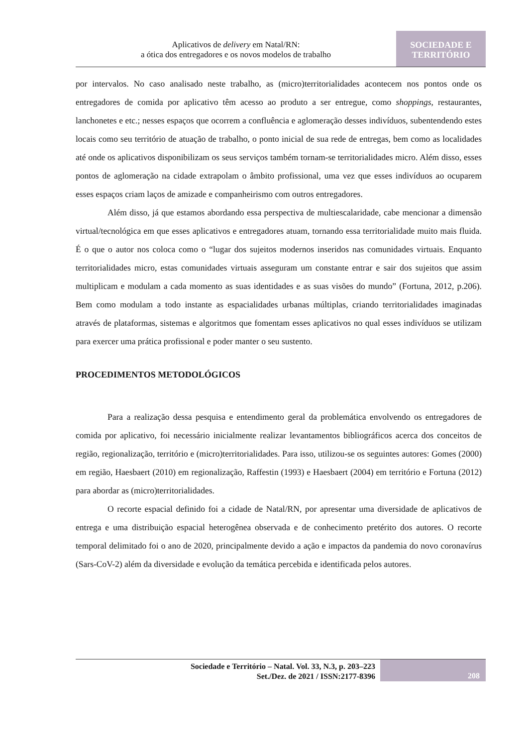Aplicativos de delivery em Natal/RN:
a ótica dos entregadores e os novos modelos de trabalho
SOCIEDADE E
TERRITÓRIO
por intervalos. No caso analisado neste trabalho, as (micro)territorialidades acontecem nos pontos onde os entregadores de comida por aplicativo têm acesso ao produto a ser entregue, como shoppings, restaurantes, lanchonetes e etc.; nesses espaços que ocorrem a confluência e aglomeração desses indivíduos, subentendendo estes locais como seu território de atuação de trabalho, o ponto inicial de sua rede de entregas, bem como as localidades até onde os aplicativos disponibilizam os seus serviços também tornam-se territorialidades micro. Além disso, esses pontos de aglomeração na cidade extrapolam o âmbito profissional, uma vez que esses indivíduos ao ocuparem esses espaços criam laços de amizade e companheirismo com outros entregadores.
Além disso, já que estamos abordando essa perspectiva de multiescalaridade, cabe mencionar a dimensão virtual/tecnológica em que esses aplicativos e entregadores atuam, tornando essa territorialidade muito mais fluida. É o que o autor nos coloca como o “lugar dos sujeitos modernos inseridos nas comunidades virtuais. Enquanto territorialidades micro, estas comunidades virtuais asseguram um constante entrar e sair dos sujeitos que assim multiplicam e modulam a cada momento as suas identidades e as suas visões do mundo” (Fortuna, 2012, p.206). Bem como modulam a todo instante as espacialidades urbanas múltiplas, criando territorialidades imaginadas através de plataformas, sistemas e algoritmos que fomentam esses aplicativos no qual esses indivíduos se utilizam para exercer uma prática profissional e poder manter o seu sustento.
PROCEDIMENTOS METODOLÓGICOS
Para a realização dessa pesquisa e entendimento geral da problemática envolvendo os entregadores de comida por aplicativo, foi necessário inicialmente realizar levantamentos bibliográficos acerca dos conceitos de região, regionalização, território e (micro)territorialidades. Para isso, utilizou-se os seguintes autores: Gomes (2000) em região, Haesbaert (2010) em regionalização, Raffestin (1993) e Haesbaert (2004) em território e Fortuna (2012) para abordar as (micro)territorialidades.
O recorte espacial definido foi a cidade de Natal/RN, por apresentar uma diversidade de aplicativos de entrega e uma distribuição espacial heterogênea observada e de conhecimento pretérito dos autores. O recorte temporal delimitado foi o ano de 2020, principalmente devido a ação e impactos da pandemia do novo coronavírus (Sars-CoV-2) além da diversidade e evolução da temática percebida e identificada pelos autores.
Sociedade e Território – Natal. Vol. 33, N.3, p. 203–223
Set./Dez. de 2021 / ISSN:2177-8396
208